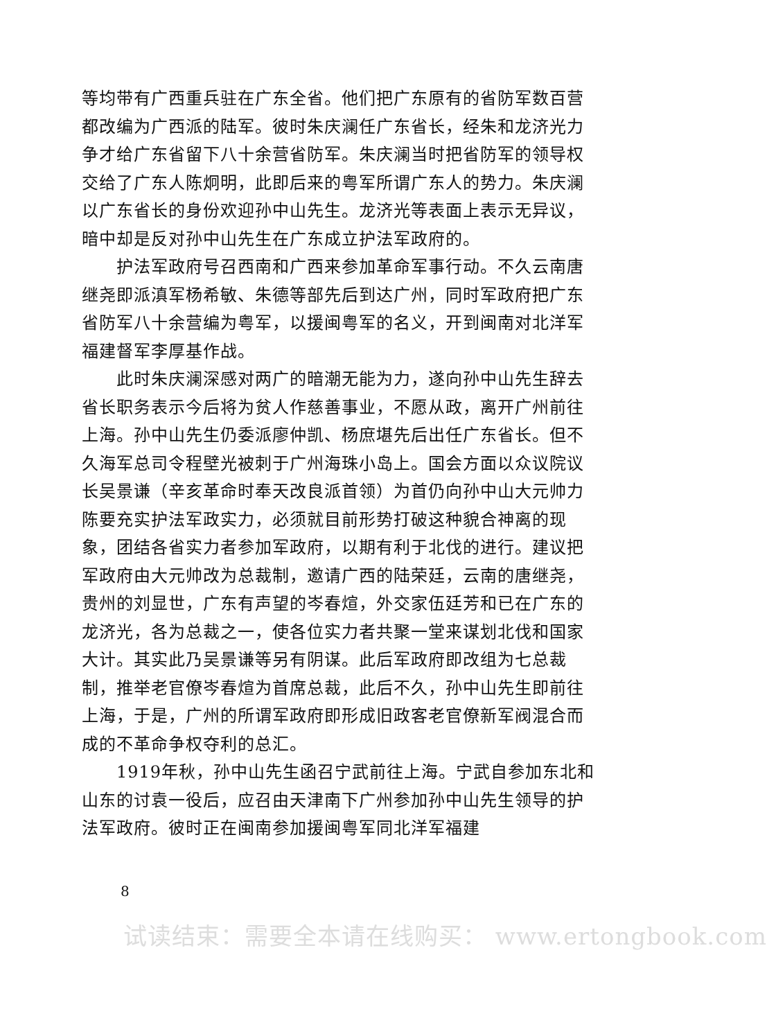等均带有广西重兵驻在广东全省。他们把广东原有的省防军数百营都改编为广西派的陆军。彼时朱庆澜任广东省长，经朱和龙济光力争才给广东省留下八十余营省防军。朱庆澜当时把省防军的领导权交给了广东人陈炯明，此即后来的粤军所谓广东人的势力。朱庆澜以广东省长的身份欢迎孙中山先生。龙济光等表面上表示无异议，暗中却是反对孙中山先生在广东成立护法军政府的。
护法军政府号召西南和广西来参加革命军事行动。不久云南唐继尧即派滇军杨希敏、朱德等部先后到达广州，同时军政府把广东省防军八十余营编为粤军，以援闽粤军的名义，开到闽南对北洋军福建督军李厚基作战。
此时朱庆澜深感对两广的暗潮无能为力，遂向孙中山先生辞去省长职务表示今后将为贫人作慈善事业，不愿从政，离开广州前往上海。孙中山先生仍委派廖仲凯、杨庶堪先后出任广东省长。但不久海军总司令程壁光被刺于广州海珠小岛上。国会方面以众议院议长吴景谦（辛亥革命时奉天改良派首领）为首仍向孙中山大元帅力陈要充实护法军政实力，必须就目前形势打破这种貌合神离的现象，团结各省实力者参加军政府，以期有利于北伐的进行。建议把军政府由大元帅改为总裁制，邀请广西的陆荣廷，云南的唐继尧，贵州的刘显世，广东有声望的岑春煊，外交家伍廷芳和已在广东的龙济光，各为总裁之一，使各位实力者共聚一堂来谋划北伐和国家大计。其实此乃吴景谦等另有阴谋。此后军政府即改组为七总裁制，推举老官僚岑春煊为首席总裁，此后不久，孙中山先生即前往上海，于是，广州的所谓军政府即形成旧政客老官僚新军阀混合而成的不革命争权夺利的总汇。
1919年秋，孙中山先生函召宁武前往上海。宁武自参加东北和山东的讨袁一役后，应召由天津南下广州参加孙中山先生领导的护法军政府。彼时正在闽南参加援闽粤军同北洋军福建
8
试读结束：需要全本请在线购买： www.ertongbook.com